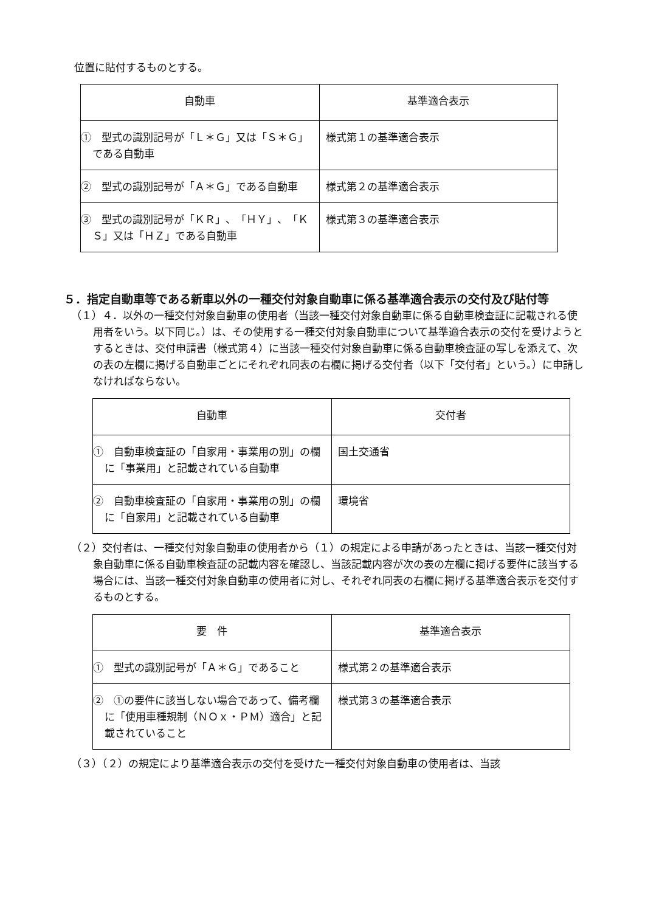位置に貼付するものとする。
| 自動車 | 基準適合表示 |
| --- | --- |
| ① 型式の識別記号が「Ｌ＊Ｇ」又は「Ｓ＊Ｇ」である自動車 | 様式第１の基準適合表示 |
| ② 型式の識別記号が「Ａ＊Ｇ」である自動車 | 様式第２の基準適合表示 |
| ③ 型式の識別記号が「ＫＲ」、「ＨＹ」、「ＫＳ」又は「ＨＺ」である自動車 | 様式第３の基準適合表示 |
５．指定自動車等である新車以外の一種交付対象自動車に係る基準適合表示の交付及び貼付等
（１）４．以外の一種交付対象自動車の使用者（当該一種交付対象自動車に係る自動車検査証に記載される使用者をいう。以下同じ。）は、その使用する一種交付対象自動車について基準適合表示の交付を受けようとするときは、交付申請書（様式第４）に当該一種交付対象自動車に係る自動車検査証の写しを添えて、次の表の左欄に掲げる自動車ごとにそれぞれ同表の右欄に掲げる交付者（以下「交付者」という。）に申請しなければならない。
| 自動車 | 交付者 |
| --- | --- |
| ① 自動車検査証の「自家用・事業用の別」の欄に「事業用」と記載されている自動車 | 国土交通省 |
| ② 自動車検査証の「自家用・事業用の別」の欄に「自家用」と記載されている自動車 | 環境省 |
（２）交付者は、一種交付対象自動車の使用者から（１）の規定による申請があったときは、当該一種交付対象自動車に係る自動車検査証の記載内容を確認し、当該記載内容が次の表の左欄に掲げる要件に該当する場合には、当該一種交付対象自動車の使用者に対し、それぞれ同表の右欄に掲げる基準適合表示を交付するものとする。
| 要 件 | 基準適合表示 |
| --- | --- |
| ① 型式の識別記号が「Ａ＊Ｇ」であること | 様式第２の基準適合表示 |
| ② ①の要件に該当しない場合であって、備考欄に「使用車種規制（ＮＯｘ・ＰＭ）適合」と記載されていること | 様式第３の基準適合表示 |
（３）（２）の規定により基準適合表示の交付を受けた一種交付対象自動車の使用者は、当該